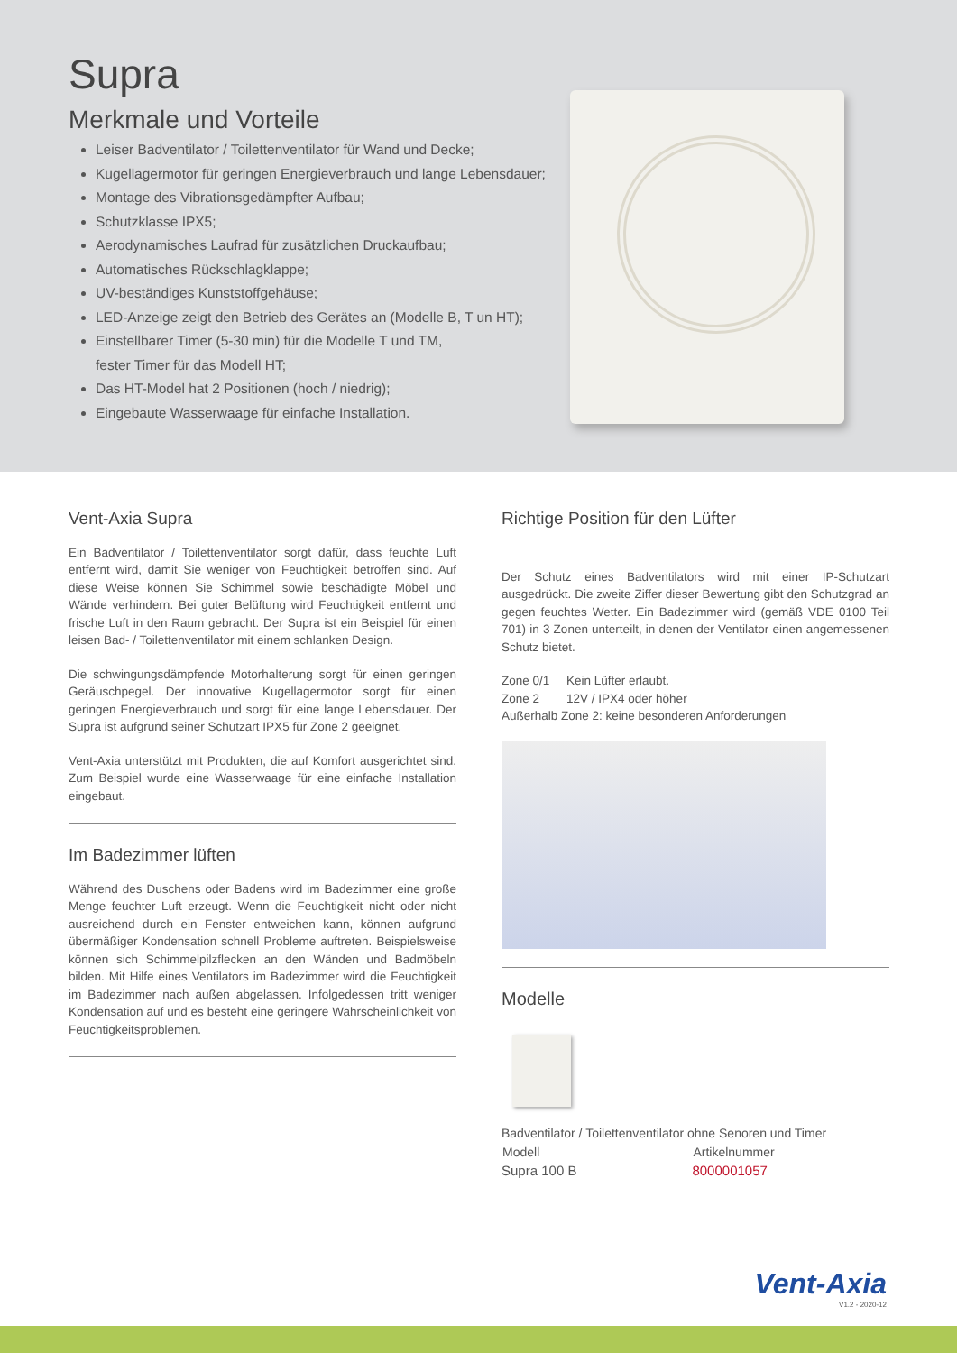Supra
Merkmale und Vorteile
Leiser Badventilator / Toilettenventilator für Wand und Decke;
Kugellagermotor für geringen Energieverbrauch und lange Lebensdauer;
Montage des Vibrationsgedämpfter Aufbau;
Schutzklasse IPX5;
Aerodynamisches Laufrad für zusätzlichen Druckaufbau;
Automatisches Rückschlagklappe;
UV-beständiges Kunststoffgehäuse;
LED-Anzeige zeigt den Betrieb des Gerätes an (Modelle B, T un HT);
Einstellbarer Timer (5-30 min) für die Modelle T und TM,
fester Timer für das Modell HT;
Das HT-Model hat 2 Positionen (hoch / niedrig);
Eingebaute Wasserwaage für einfache Installation.
Vent-Axia Supra
Ein Badventilator / Toilettenventilator sorgt dafür, dass feuchte Luft entfernt wird, damit Sie weniger von Feuchtigkeit betroffen sind. Auf diese Weise können Sie Schimmel sowie beschädigte Möbel und Wände verhindern. Bei guter Belüftung wird Feuchtigkeit entfernt und frische Luft in den Raum gebracht. Der Supra ist ein Beispiel für einen leisen Bad- / Toilettenventilator mit einem schlanken Design.
Die schwingungsdämpfende Motorhalterung sorgt für einen geringen Geräuschpegel. Der innovative Kugellagermotor sorgt für einen geringen Energieverbrauch und sorgt für eine lange Lebensdauer. Der Supra ist aufgrund seiner Schutzart IPX5 für Zone 2 geeignet.
Vent-Axia unterstützt mit Produkten, die auf Komfort ausgerichtet sind. Zum Beispiel wurde eine Wasserwaage für eine einfache Installation eingebaut.
Im Badezimmer lüften
Während des Duschens oder Badens wird im Badezimmer eine große Menge feuchter Luft erzeugt. Wenn die Feuchtigkeit nicht oder nicht ausreichend durch ein Fenster entweichen kann, können aufgrund übermäßiger Kondensation schnell Probleme auftreten. Beispielsweise können sich Schimmelpilzflecken an den Wänden und Badmöbeln bilden. Mit Hilfe eines Ventilators im Badezimmer wird die Feuchtigkeit im Badezimmer nach außen abgelassen. Infolgedessen tritt weniger Kondensation auf und es besteht eine geringere Wahrscheinlichkeit von Feuchtigkeitsproblemen.
Richtige Position für den Lüfter
Der Schutz eines Badventilators wird mit einer IP-Schutzart ausgedrückt. Die zweite Ziffer dieser Bewertung gibt den Schutzgrad an gegen feuchtes Wetter. Ein Badezimmer wird (gemäß VDE 0100 Teil 701) in 3 Zonen unterteilt, in denen der Ventilator einen angemessenen Schutz bietet.
Zone 0/1 Kein Lüfter erlaubt.
Zone 2 12V / IPX4 oder höher
Außerhalb Zone 2: keine besonderen Anforderungen
Modelle
Badventilator / Toilettenventilator ohne Senoren und Timer
| Modell | Artikelnummer |
| --- | --- |
| Supra 100 B | 8000001057 |
Vent-Axia
V1.2 - 2020-12